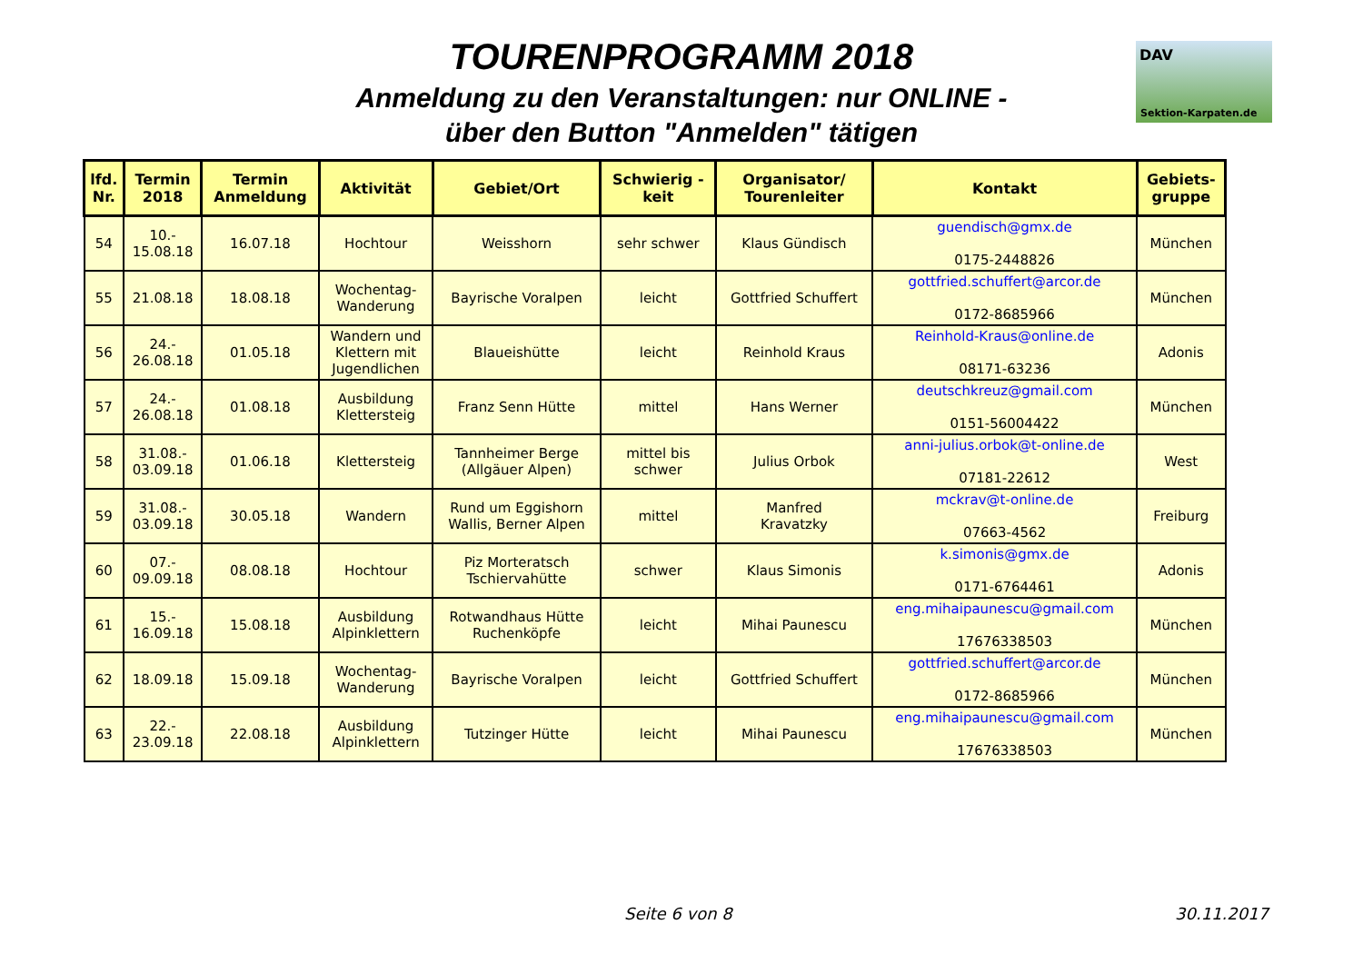TOURENPROGRAMM 2018
Anmeldung zu den Veranstaltungen: nur ONLINE -
über den Button "Anmelden" tätigen
DAV
Sektion-Karpaten.de
| lfd. Nr. | Termin 2018 | Termin Anmeldung | Aktivität | Gebiet/Ort | Schwierig - keit | Organisator/ Tourenleiter | Kontakt | Gebiets- gruppe |
| --- | --- | --- | --- | --- | --- | --- | --- | --- |
| 54 | 10.- 15.08.18 | 16.07.18 | Hochtour | Weisshorn | sehr schwer | Klaus Gündisch | guendisch@gmx.de 0175-2448826 | München |
| 55 | 21.08.18 | 18.08.18 | Wochentag- Wanderung | Bayrische Voralpen | leicht | Gottfried Schuffert | gottfried.schuffert@arcor.de 0172-8685966 | München |
| 56 | 24.- 26.08.18 | 01.05.18 | Wandern und Klettern mit Jugendlichen | Blaueishütte | leicht | Reinhold Kraus | Reinhold-Kraus@online.de 08171-63236 | Adonis |
| 57 | 24.- 26.08.18 | 01.08.18 | Ausbildung Klettersteig | Franz Senn Hütte | mittel | Hans Werner | deutschkreuz@gmail.com 0151-56004422 | München |
| 58 | 31.08.- 03.09.18 | 01.06.18 | Klettersteig | Tannheimer Berge (Allgäuer Alpen) | mittel bis schwer | Julius Orbok | anni-julius.orbok@t-online.de 07181-22612 | West |
| 59 | 31.08.- 03.09.18 | 30.05.18 | Wandern | Rund um Eggishorn Wallis, Berner Alpen | mittel | Manfred Kravatzky | mckrav@t-online.de 07663-4562 | Freiburg |
| 60 | 07.- 09.09.18 | 08.08.18 | Hochtour | Piz Morteratsch Tschiervahütte | schwer | Klaus Simonis | k.simonis@gmx.de 0171-6764461 | Adonis |
| 61 | 15.- 16.09.18 | 15.08.18 | Ausbildung Alpinklettern | Rotwandhaus Hütte Ruchenköpfe | leicht | Mihai Paunescu | eng.mihaipaunescu@gmail.com 17676338503 | München |
| 62 | 18.09.18 | 15.09.18 | Wochentag- Wanderung | Bayrische Voralpen | leicht | Gottfried Schuffert | gottfried.schuffert@arcor.de 0172-8685966 | München |
| 63 | 22.- 23.09.18 | 22.08.18 | Ausbildung Alpinklettern | Tutzinger Hütte | leicht | Mihai Paunescu | eng.mihaipaunescu@gmail.com 17676338503 | München |
Seite 6 von 8 30.11.2017